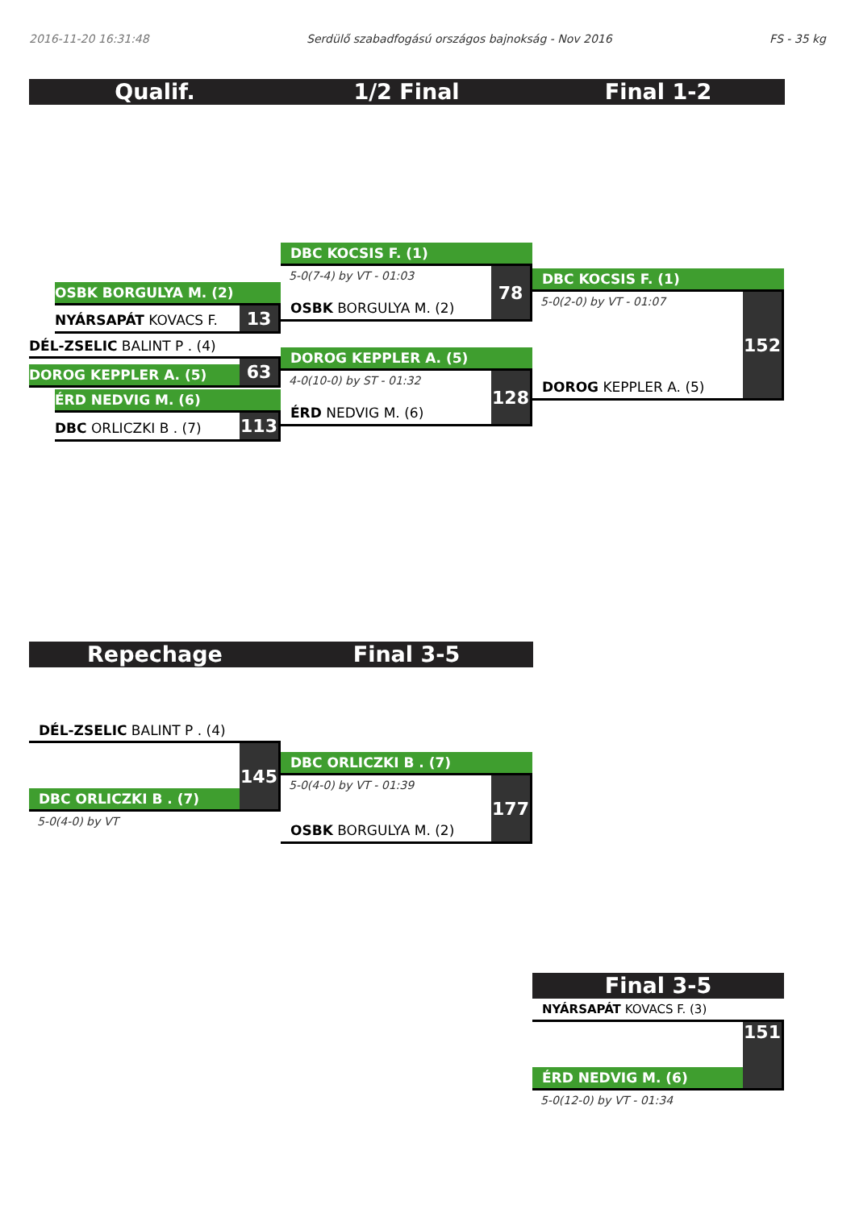2016-11-20 16:31:48 Serdülő szabadfogású országos bajnokság - Nov 2016 FS - 35 kg
Qualif. 1/2 Final Final 1-2
OSBK BORGULYA M. (2)
NYÁRSAPÁT KOVACS F.
13
DÉL-ZSELIC BALINT P . (4)
DOROG KEPPLER A. (5)
63
ÉRD NEDVIG M. (6)
DBC ORLICZKI B . (7)
113
DBC KOCSIS F. (1)
5-0(7-4) by VT - 01:03
OSBK BORGULYA M. (2)
78
DOROG KEPPLER A. (5)
4-0(10-0) by ST - 01:32
ÉRD NEDVIG M. (6)
128
DBC KOCSIS F. (1)
5-0(2-0) by VT - 01:07
DOROG KEPPLER A. (5)
152
Repechage Final 3-5
DÉL-ZSELIC BALINT P . (4)
DBC ORLICZKI B . (7)
145
5-0(4-0) by VT
DBC ORLICZKI B . (7)
5-0(4-0) by VT - 01:39
OSBK BORGULYA M. (2)
177
Final 3-5
NYÁRSAPÁT KOVACS F. (3)
ÉRD NEDVIG M. (6)
151
5-0(12-0) by VT - 01:34